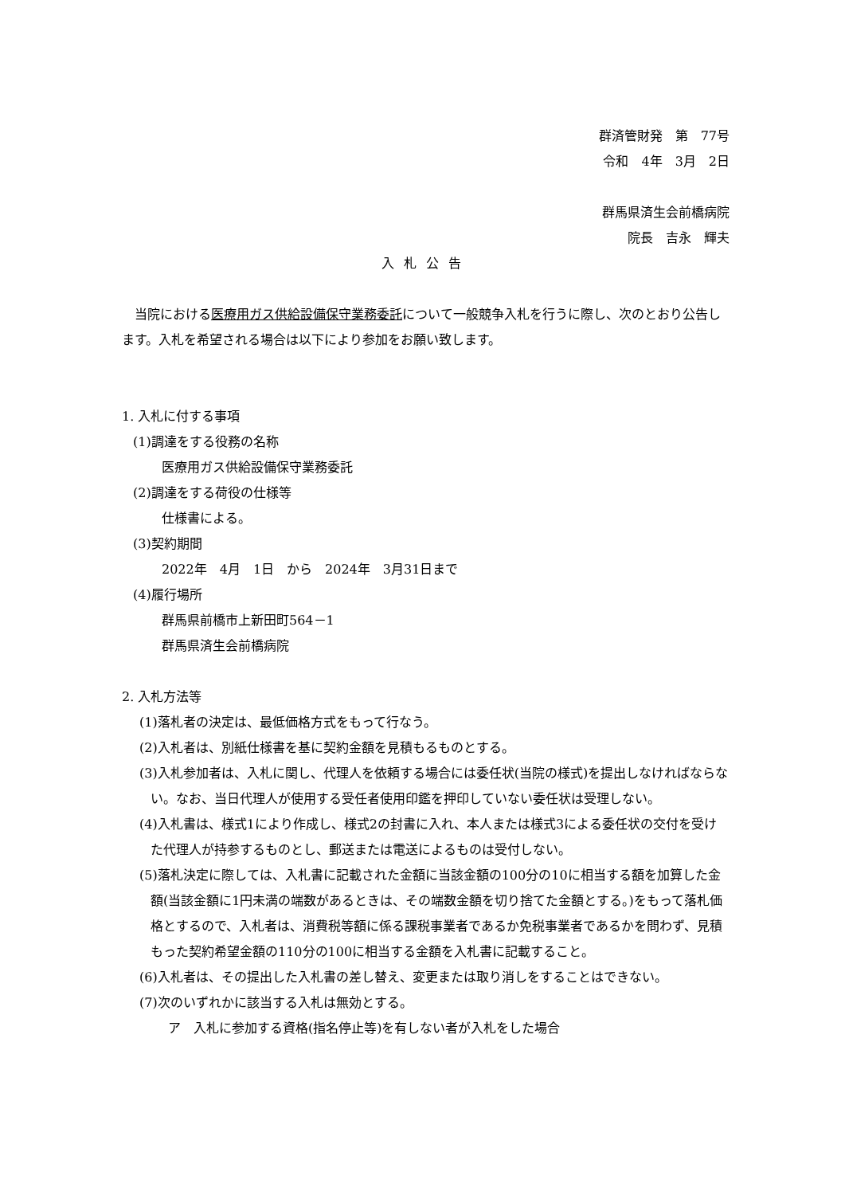群済管財発　第　77号
令和　4年　3月　2日
群馬県済生会前橋病院
院長　吉永　輝夫
入札公告
当院における医療用ガス供給設備保守業務委託について一般競争入札を行うに際し、次のとおり公告します。入札を希望される場合は以下により参加をお願い致します。
1. 入札に付する事項
(1)調達をする役務の名称
医療用ガス供給設備保守業務委託
(2)調達をする荷役の仕様等
仕様書による。
(3)契約期間
2022年　4月　1日　から　2024年　3月31日まで
(4)履行場所
群馬県前橋市上新田町564－1
群馬県済生会前橋病院
2. 入札方法等
(1)落札者の決定は、最低価格方式をもって行なう。
(2)入札者は、別紙仕様書を基に契約金額を見積もるものとする。
(3)入札参加者は、入札に関し、代理人を依頼する場合には委任状(当院の様式)を提出しなければならない。なお、当日代理人が使用する受任者使用印鑑を押印していない委任状は受理しない。
(4)入札書は、様式1により作成し、様式2の封書に入れ、本人または様式3による委任状の交付を受けた代理人が持参するものとし、郵送または電送によるものは受付しない。
(5)落札決定に際しては、入札書に記載された金額に当該金額の100分の10に相当する額を加算した金額(当該金額に1円未満の端数があるときは、その端数金額を切り捨てた金額とする。)をもって落札価格とするので、入札者は、消費税等額に係る課税事業者であるか免税事業者であるかを問わず、見積もった契約希望金額の110分の100に相当する金額を入札書に記載すること。
(6)入札者は、その提出した入札書の差し替え、変更または取り消しをすることはできない。
(7)次のいずれかに該当する入札は無効とする。
ア　入札に参加する資格(指名停止等)を有しない者が入札をした場合